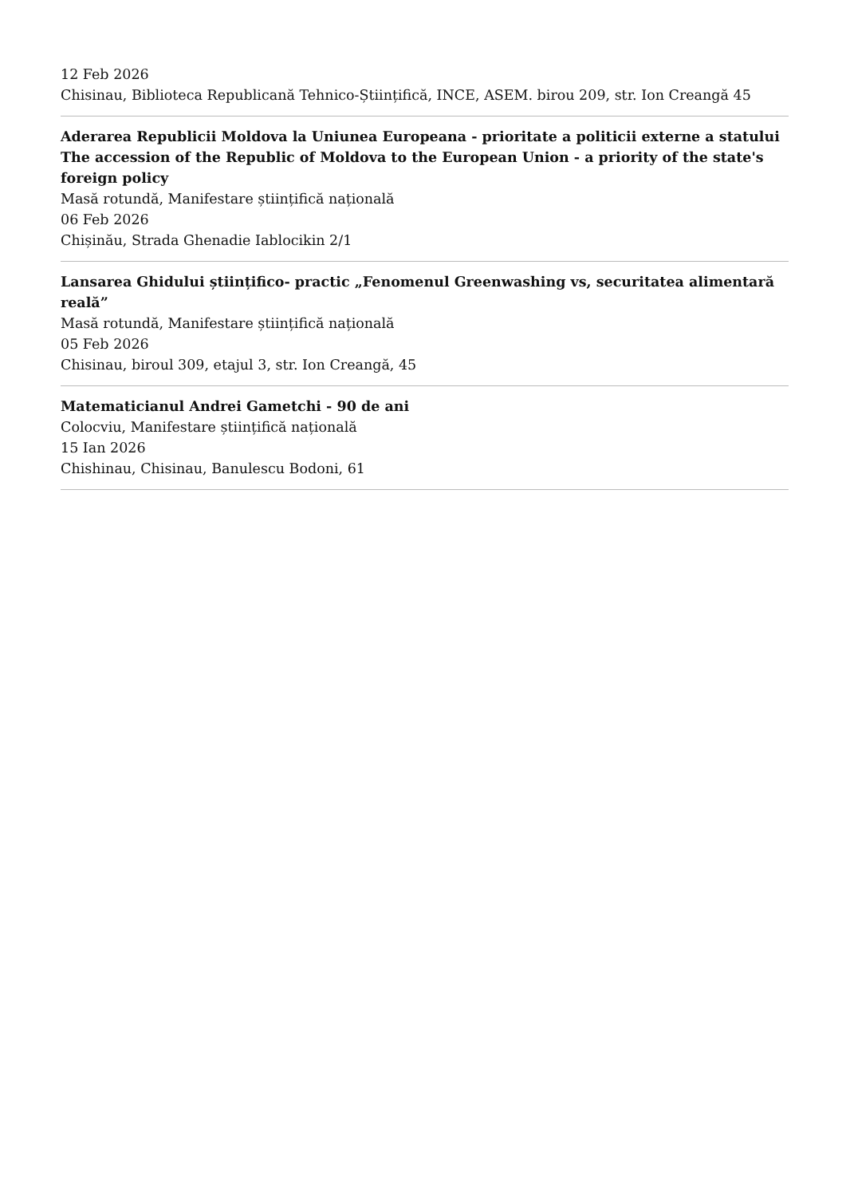12 Feb 2026
Chisinau, Biblioteca Republicană Tehnico-Științifică, INCE, ASEM. birou 209, str. Ion Creangă 45
Aderarea Republicii Moldova la Uniunea Europeana - prioritate a politicii externe a statului The accession of the Republic of Moldova to the European Union - a priority of the state's foreign policy
Masă rotundă, Manifestare științifică națională
06 Feb 2026
Chișinău, Strada Ghenadie Iablocikin 2/1
Lansarea Ghidului științifico- practic „Fenomenul Greenwashing vs, securitatea alimentară reală”
Masă rotundă, Manifestare științifică națională
05 Feb 2026
Chisinau, biroul 309, etajul 3, str. Ion Creangă, 45
Matematicianul Andrei Gametchi - 90 de ani
Colocviu, Manifestare științifică națională
15 Ian 2026
Chishinau, Chisinau, Banulescu Bodoni, 61